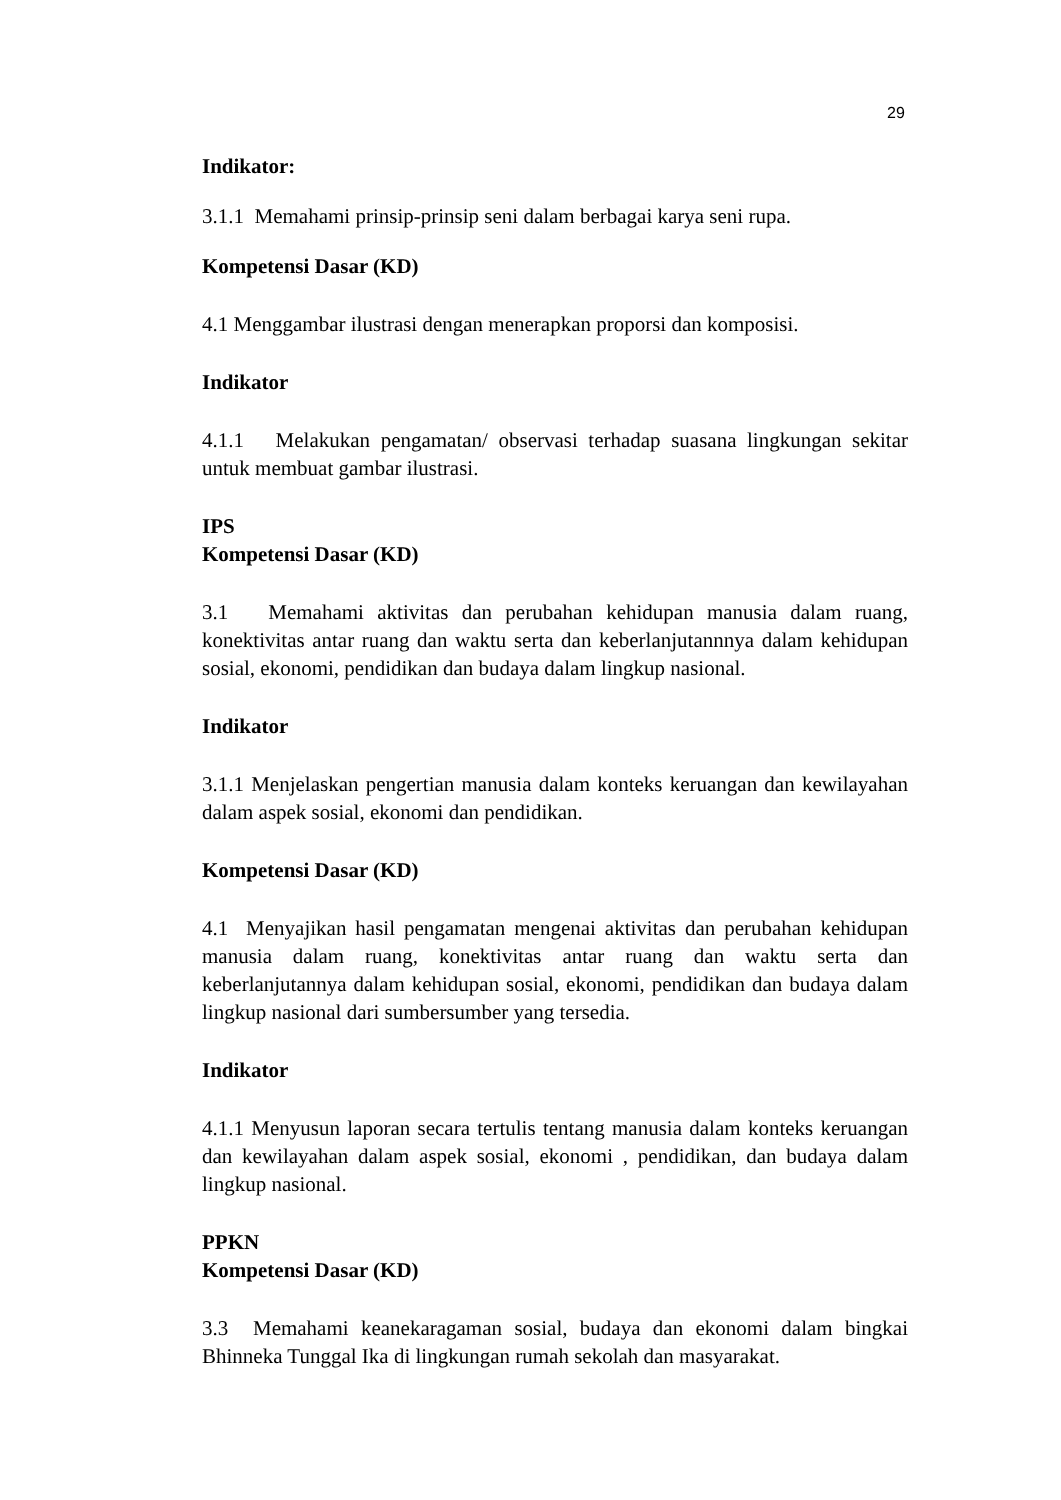29
Indikator:
3.1.1 Memahami prinsip-prinsip seni dalam berbagai karya seni rupa.
Kompetensi Dasar (KD)
4.1 Menggambar ilustrasi dengan menerapkan proporsi dan komposisi.
Indikator
4.1.1 Melakukan pengamatan/ observasi terhadap suasana lingkungan sekitar untuk membuat gambar ilustrasi.
IPS
Kompetensi Dasar (KD)
3.1 Memahami aktivitas dan perubahan kehidupan manusia dalam ruang, konektivitas antar ruang dan waktu serta dan keberlanjutannnya dalam kehidupan sosial, ekonomi, pendidikan dan budaya dalam lingkup nasional.
Indikator
3.1.1 Menjelaskan pengertian manusia dalam konteks keruangan dan kewilayahan dalam aspek sosial, ekonomi dan pendidikan.
Kompetensi Dasar (KD)
4.1 Menyajikan hasil pengamatan mengenai aktivitas dan perubahan kehidupan manusia dalam ruang, konektivitas antar ruang dan waktu serta dan keberlanjutannya dalam kehidupan sosial, ekonomi, pendidikan dan budaya dalam lingkup nasional dari sumbersumber yang tersedia.
Indikator
4.1.1 Menyusun laporan secara tertulis tentang manusia dalam konteks keruangan dan kewilayahan dalam aspek sosial, ekonomi , pendidikan, dan budaya dalam lingkup nasional.
PPKN
Kompetensi Dasar (KD)
3.3 Memahami keanekaragaman sosial, budaya dan ekonomi dalam bingkai Bhinneka Tunggal Ika di lingkungan rumah sekolah dan masyarakat.